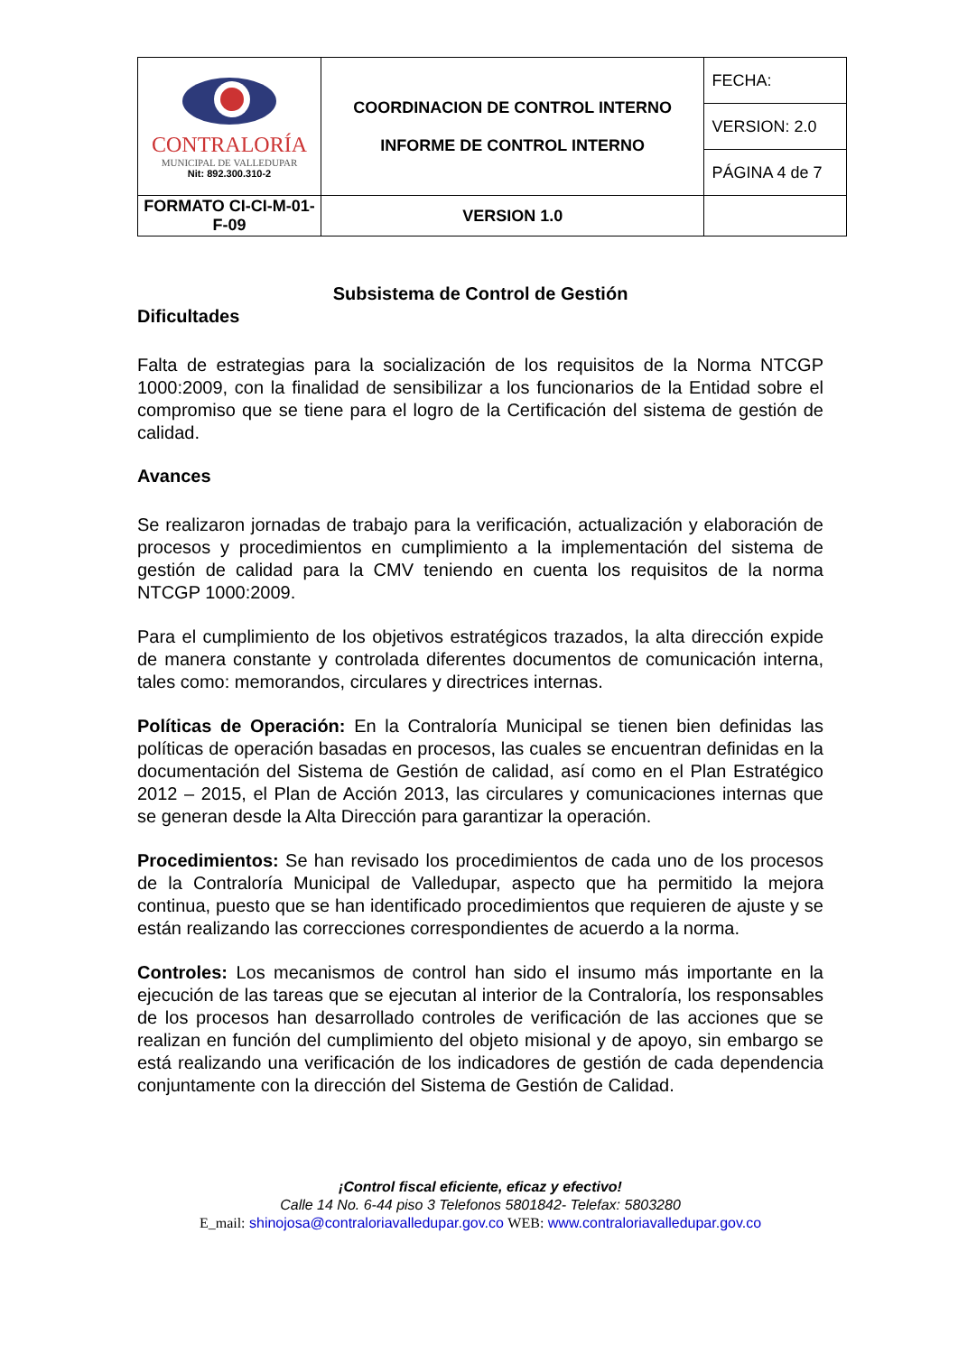| CONTRALORÍA MUNICIPAL DE VALLEDUPAR Nit: 892.300.310-2 | COORDINACION DE CONTROL INTERNO INFORME DE CONTROL INTERNO | FECHA: |
| | | VERSION: 2.0 |
| | | PÁGINA 4 de 7 |
| FORMATO CI-CI-M-01-F-09 | VERSION 1.0 | |
Subsistema de Control de Gestión
Dificultades
Falta de estrategias para la socialización de los requisitos de la Norma NTCGP 1000:2009, con la finalidad de sensibilizar a los funcionarios de la Entidad sobre el compromiso que se tiene para el logro de la Certificación del sistema de gestión de calidad.
Avances
Se realizaron jornadas de trabajo para la verificación, actualización y elaboración de procesos y procedimientos en cumplimiento a la implementación del sistema de gestión de calidad para la CMV teniendo en cuenta los requisitos de la norma NTCGP 1000:2009.
Para el cumplimiento de los objetivos estratégicos trazados, la alta dirección expide de manera constante y controlada diferentes documentos de comunicación interna, tales como: memorandos, circulares y directrices internas.
Políticas de Operación: En la Contraloría Municipal se tienen bien definidas las políticas de operación basadas en procesos, las cuales se encuentran definidas en la documentación del Sistema de Gestión de calidad, así como en el Plan Estratégico 2012 – 2015, el Plan de Acción 2013, las circulares y comunicaciones internas que se generan desde la Alta Dirección para garantizar la operación.
Procedimientos: Se han revisado los procedimientos de cada uno de los procesos de la Contraloría Municipal de Valledupar, aspecto que ha permitido la mejora continua, puesto que se han identificado procedimientos que requieren de ajuste y se están realizando las correcciones correspondientes de acuerdo a la norma.
Controles: Los mecanismos de control han sido el insumo más importante en la ejecución de las tareas que se ejecutan al interior de la Contraloría, los responsables de los procesos han desarrollado controles de verificación de las acciones que se realizan en función del cumplimiento del objeto misional y de apoyo, sin embargo se está realizando una verificación de los indicadores de gestión de cada dependencia conjuntamente con la dirección del Sistema de Gestión de Calidad.
¡Control fiscal eficiente, eficaz y efectivo!
Calle 14 No. 6-44 piso 3 Telefonos 5801842- Telefax: 5803280
E_mail: shinojosa@contraloriavalledupar.gov.co WEB: www.contraloriavalledupar.gov.co